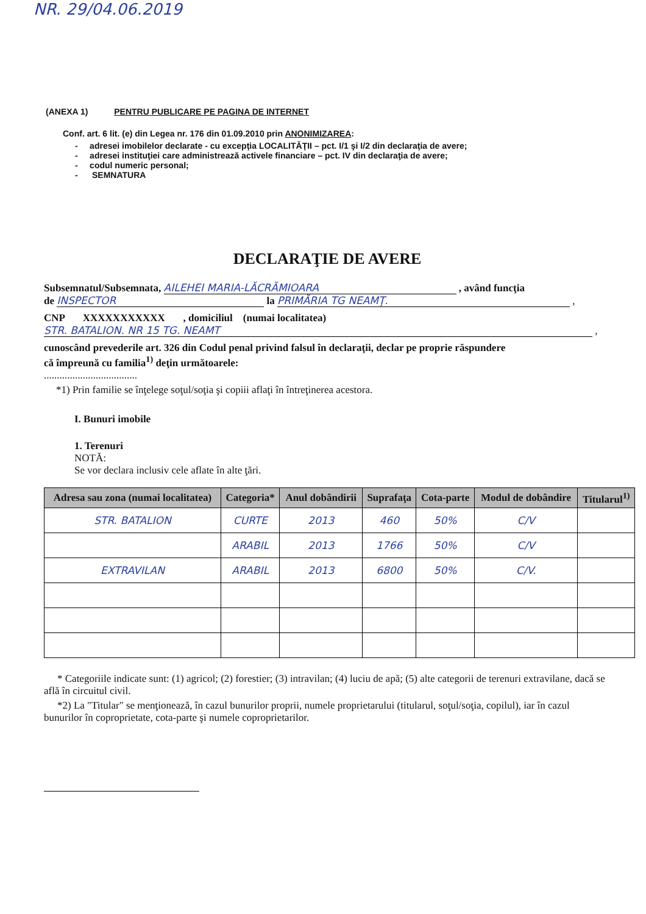NR. 29/04.06.2019
(ANEXA 1) PENTRU PUBLICARE PE PAGINA DE INTERNET
Conf. art. 6 lit. (e) din Legea nr. 176 din 01.09.2010 prin ANONIMIZAREA:
- adresei imobilelor declarate - cu excepţia LOCALITĂŢII – pct. I/1 şi I/2 din declaraţia de avere;
- adresei instituţiei care administrează activele financiare – pct. IV din declaraţia de avere;
- codul numeric personal;
- SEMNATURA
DECLARAŢIE DE AVERE
Subsemnatul/Subsemnata, AILEHEI MARIA-LĂCRĂMIOARA , având funcţia
de INSPECTOR la PRIMĂRIA TG NEAMŢ. ,
CNP XXXXXXXXXXX , domiciliul (numai localitatea)
STR. BATALION. NR 15 TG. NEAMT ,
cunoscând prevederile art. 326 din Codul penal privind falsul în declaraţii, declar pe proprie răspundere
că împreună cu familia<sup>1)</sup> deţin următoarele:
....................................
*1) Prin familie se înţelege soţul/soţia şi copiii aflaţi în întreţinerea acestora.
I. Bunuri imobile
1. Terenuri
NOTĂ:
Se vor declara inclusiv cele aflate în alte ţări.
| Adresa sau zona (numai localitatea) | Categoria* | Anul dobândirii | Suprafaţa | Cota-parte | Modul de dobândire | Titularul<sup>1)</sup> |
| --- | --- | --- | --- | --- | --- | --- |
| STR. BATALION | CURTE | 2013 | 460 | 50% | C/V | |
| | ARABIL | 2013 | 1766 | 50% | C/V | |
| EXTRAVILAN | ARABIL | 2013 | 6800 | 50% | C/V. | |
* Categoriile indicate sunt: (1) agricol; (2) forestier; (3) intravilan; (4) luciu de apă; (5) alte categorii de terenuri extravilane, dacă se află în circuitul civil.
*2) La "Titular" se menţionează, în cazul bunurilor proprii, numele proprietarului (titularul, soţul/soţia, copilul), iar în cazul bunurilor în coproprietate, cota-parte şi numele coproprietarilor.